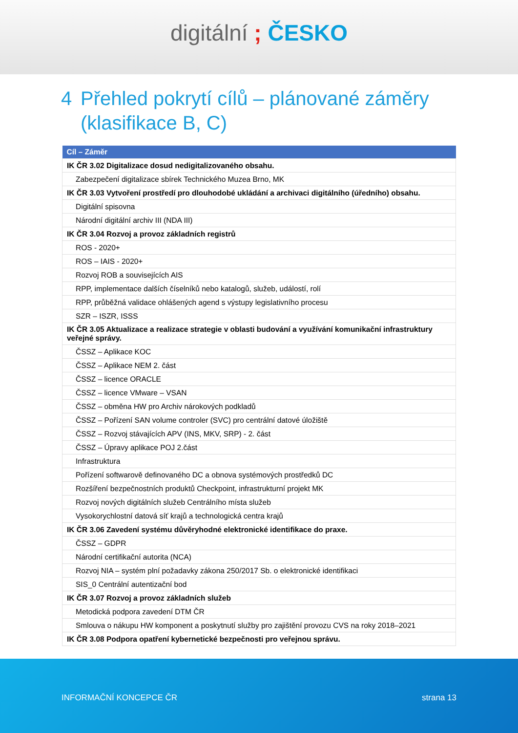digitální ; ČESKO
4 Přehled pokrytí cílů – plánované záměry
(klasifikace B, C)
| Cíl – Záměr |
| --- |
| IK ČR 3.02 Digitalizace dosud nedigitalizovaného obsahu. |
| Zabezpečení digitalizace sbírek Technického Muzea Brno, MK |
| IK ČR 3.03 Vytvoření prostředí pro dlouhodobé ukládání a archivaci digitálního (úředního) obsahu. |
| Digitální spisovna |
| Národní digitální archiv III (NDA III) |
| IK ČR 3.04 Rozvoj a provoz základních registrů |
| ROS - 2020+ |
| ROS – IAIS - 2020+ |
| Rozvoj ROB a souvisejících AIS |
| RPP, implementace dalších číselníků nebo katalogů, služeb, událostí, rolí |
| RPP, průběžná validace ohlášených agend s výstupy legislativního procesu |
| SZR – ISZR, ISSS |
| IK ČR 3.05 Aktualizace a realizace strategie v oblasti budování a využívání komunikační infrastruktury veřejné správy. |
| ČSSZ – Aplikace KOC |
| ČSSZ – Aplikace NEM 2. část |
| ČSSZ – licence ORACLE |
| ČSSZ – licence VMware – VSAN |
| ČSSZ – obměna HW pro Archiv nárokových podkladů |
| ČSSZ – Pořízení SAN volume controler (SVC) pro centrální datové úložiště |
| ČSSZ – Rozvoj stávajících APV (INS, MKV, SRP) - 2. část |
| ČSSZ – Úpravy aplikace POJ 2.část |
| Infrastruktura |
| Pořízení softwarově definovaného DC a obnova systémových prostředků DC |
| Rozšíření bezpečnostních produktů Checkpoint, infrastrukturní projekt MK |
| Rozvoj nových digitálních služeb Centrálního místa služeb |
| Vysokorychlostní datová síť krajů a technologická centra krajů |
| IK ČR 3.06 Zavedení systému důvěryhodné elektronické identifikace do praxe. |
| ČSSZ – GDPR |
| Národní certifikační autorita (NCA) |
| Rozvoj NIA – systém plní požadavky zákona 250/2017 Sb. o elektronické identifikaci |
| SIS_0 Centrální autentizační bod |
| IK ČR 3.07 Rozvoj a provoz základních služeb |
| Metodická podpora zavedení DTM ČR |
| Smlouva o nákupu HW komponent a poskytnutí služby pro zajištění provozu CVS na roky 2018–2021 |
| IK ČR 3.08 Podpora opatření kybernetické bezpečnosti pro veřejnou správu. |
INFORMAČNÍ KONCEPCE ČR strana 13